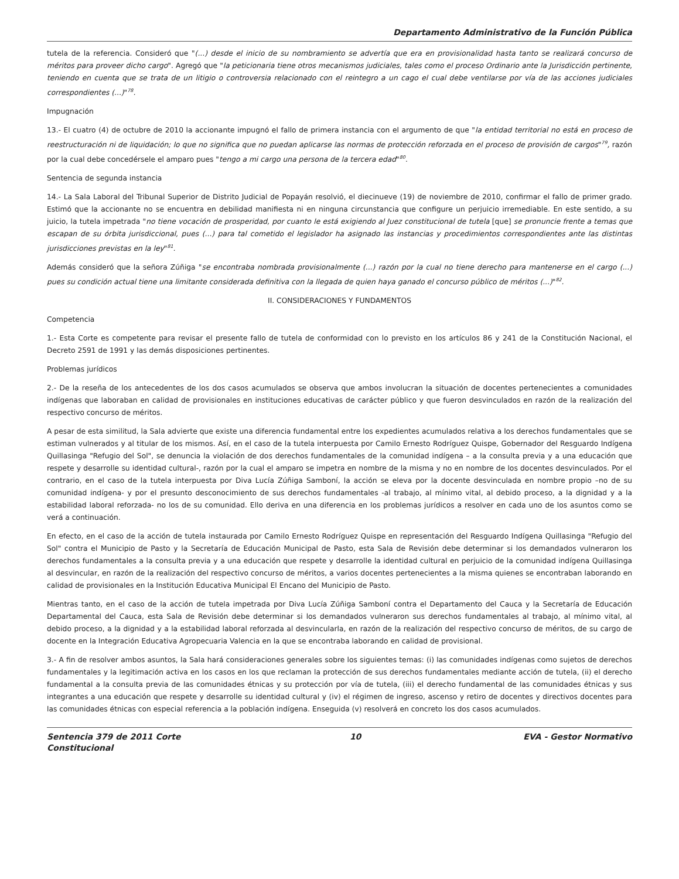Departamento Administrativo de la Función Pública
tutela de la referencia. Consideró que "(...) desde el inicio de su nombramiento se advertía que era en provisionalidad hasta tanto se realizará concurso de méritos para proveer dicho cargo". Agregó que "la peticionaria tiene otros mecanismos judiciales, tales como el proceso Ordinario ante la Jurisdicción pertinente, teniendo en cuenta que se trata de un litigio o controversia relacionado con el reintegro a un cago el cual debe ventilarse por vía de las acciones judiciales correspondientes (...)"<sup>78</sup>.
Impugnación
13.- El cuatro (4) de octubre de 2010 la accionante impugnó el fallo de primera instancia con el argumento de que "la entidad territorial no está en proceso de reestructuración ni de liquidación; lo que no significa que no puedan aplicarse las normas de protección reforzada en el proceso de provisión de cargos"<sup>79</sup>, razón por la cual debe concedérsele el amparo pues "tengo a mi cargo una persona de la tercera edad"<sup>80</sup>.
Sentencia de segunda instancia
14.- La Sala Laboral del Tribunal Superior de Distrito Judicial de Popayán resolvió, el diecinueve (19) de noviembre de 2010, confirmar el fallo de primer grado. Estimó que la accionante no se encuentra en debilidad manifiesta ni en ninguna circunstancia que configure un perjuicio irremediable. En este sentido, a su juicio, la tutela impetrada "no tiene vocación de prosperidad, por cuanto le está exigiendo al Juez constitucional de tutela [que] se pronuncie frente a temas que escapan de su órbita jurisdiccional, pues (...) para tal cometido el legislador ha asignado las instancias y procedimientos correspondientes ante las distintas jurisdicciones previstas en la ley"<sup>81</sup>.
Además consideró que la señora Zúñiga "se encontraba nombrada provisionalmente (...) razón por la cual no tiene derecho para mantenerse en el cargo (...) pues su condición actual tiene una limitante considerada definitiva con la llegada de quien haya ganado el concurso público de méritos (...)"<sup>82</sup>.
II. CONSIDERACIONES Y FUNDAMENTOS
Competencia
1.- Esta Corte es competente para revisar el presente fallo de tutela de conformidad con lo previsto en los artículos 86 y 241 de la Constitución Nacional, el Decreto 2591 de 1991 y las demás disposiciones pertinentes.
Problemas jurídicos
2.- De la reseña de los antecedentes de los dos casos acumulados se observa que ambos involucran la situación de docentes pertenecientes a comunidades indígenas que laboraban en calidad de provisionales en instituciones educativas de carácter público y que fueron desvinculados en razón de la realización del respectivo concurso de méritos.
A pesar de esta similitud, la Sala advierte que existe una diferencia fundamental entre los expedientes acumulados relativa a los derechos fundamentales que se estiman vulnerados y al titular de los mismos. Así, en el caso de la tutela interpuesta por Camilo Ernesto Rodríguez Quispe, Gobernador del Resguardo Indígena Quillasinga "Refugio del Sol", se denuncia la violación de dos derechos fundamentales de la comunidad indígena – a la consulta previa y a una educación que respete y desarrolle su identidad cultural-, razón por la cual el amparo se impetra en nombre de la misma y no en nombre de los docentes desvinculados. Por el contrario, en el caso de la tutela interpuesta por Diva Lucía Zúñiga Samboní, la acción se eleva por la docente desvinculada en nombre propio –no de su comunidad indígena- y por el presunto desconocimiento de sus derechos fundamentales -al trabajo, al mínimo vital, al debido proceso, a la dignidad y a la estabilidad laboral reforzada- no los de su comunidad. Ello deriva en una diferencia en los problemas jurídicos a resolver en cada uno de los asuntos como se verá a continuación.
En efecto, en el caso de la acción de tutela instaurada por Camilo Ernesto Rodríguez Quispe en representación del Resguardo Indígena Quillasinga "Refugio del Sol" contra el Municipio de Pasto y la Secretaría de Educación Municipal de Pasto, esta Sala de Revisión debe determinar si los demandados vulneraron los derechos fundamentales a la consulta previa y a una educación que respete y desarrolle la identidad cultural en perjuicio de la comunidad indígena Quillasinga al desvincular, en razón de la realización del respectivo concurso de méritos, a varios docentes pertenecientes a la misma quienes se encontraban laborando en calidad de provisionales en la Institución Educativa Municipal El Encano del Municipio de Pasto.
Mientras tanto, en el caso de la acción de tutela impetrada por Diva Lucía Zúñiga Samboní contra el Departamento del Cauca y la Secretaría de Educación Departamental del Cauca, esta Sala de Revisión debe determinar si los demandados vulneraron sus derechos fundamentales al trabajo, al mínimo vital, al debido proceso, a la dignidad y a la estabilidad laboral reforzada al desvincularla, en razón de la realización del respectivo concurso de méritos, de su cargo de docente en la Integración Educativa Agropecuaria Valencia en la que se encontraba laborando en calidad de provisional.
3.- A fin de resolver ambos asuntos, la Sala hará consideraciones generales sobre los siguientes temas: (i) las comunidades indígenas como sujetos de derechos fundamentales y la legitimación activa en los casos en los que reclaman la protección de sus derechos fundamentales mediante acción de tutela, (ii) el derecho fundamental a la consulta previa de las comunidades étnicas y su protección por vía de tutela, (iii) el derecho fundamental de las comunidades étnicas y sus integrantes a una educación que respete y desarrolle su identidad cultural y (iv) el régimen de ingreso, ascenso y retiro de docentes y directivos docentes para las comunidades étnicas con especial referencia a la población indígena. Enseguida (v) resolverá en concreto los dos casos acumulados.
Sentencia 379 de 2011 Corte Constitucional
10 EVA - Gestor Normativo